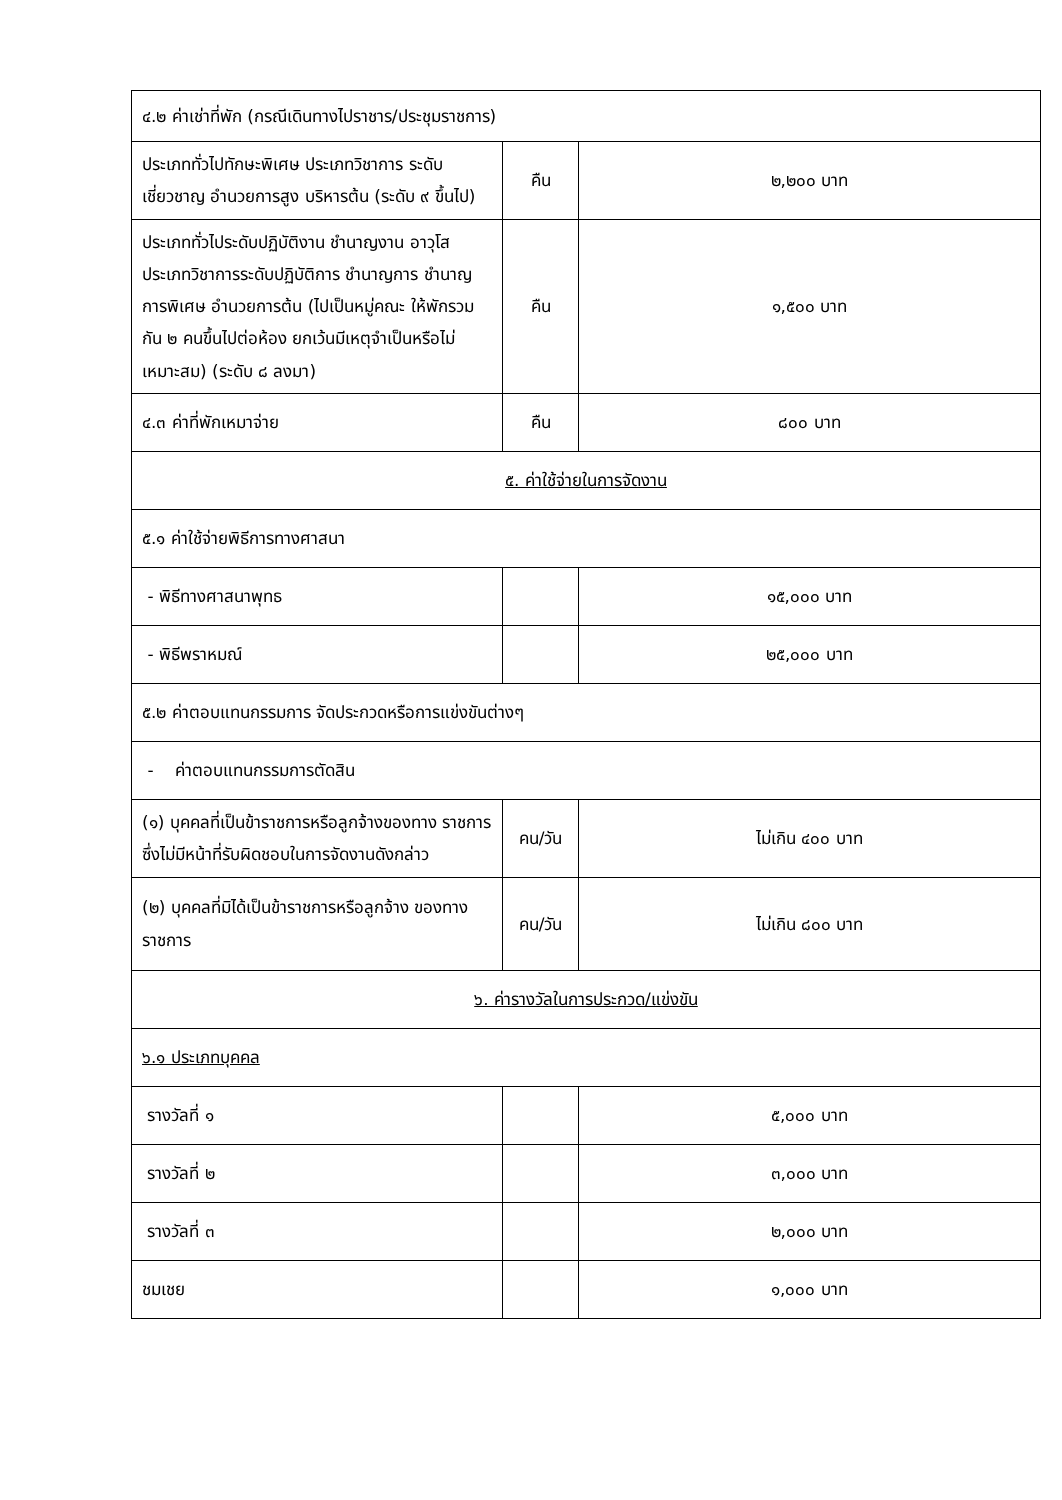| ๔.๒ ค่าเช่าที่พัก (กรณีเดินทางไปราชาร/ประชุมราชการ) | | |
| ประเภททั่วไปทักษะพิเศษ ประเภทวิชาการ ระดับเชี่ยวชาญ อำนวยการสูง บริหารต้น (ระดับ ๙ ขึ้นไป) | คืน | ๒,๒๐๐ บาท |
| ประเภททั่วไประดับปฏิบัติงาน ชำนาญงาน อาวุโส ประเภทวิชาการระดับปฏิบัติการ ชำนาญการ ชำนาญการพิเศษ อำนวยการต้น (ไปเป็นหมู่คณะ ให้พักรวมกัน ๒ คนขึ้นไปต่อห้อง ยกเว้นมีเหตุจำเป็นหรือไม่เหมาะสม) (ระดับ ๘ ลงมา) | คืน | ๑,๕๐๐ บาท |
| ๔.๓ ค่าที่พักเหมาจ่าย | คืน | ๘๐๐ บาท |
| ๕. ค่าใช้จ่ายในการจัดงาน | | |
| ๕.๑ ค่าใช้จ่ายพิธีการทางศาสนา | | |
| - พิธีทางศาสนาพุทธ | | ๑๕,๐๐๐ บาท |
| - พิธีพราหมณ์ | | ๒๕,๐๐๐ บาท |
| ๕.๒ ค่าตอบแทนกรรมการ จัดประกวดหรือการแข่งขันต่างๆ | | |
| - ค่าตอบแทนกรรมการตัดสิน | | |
| (๑) บุคคลที่เป็นข้าราชการหรือลูกจ้างของทาง ราชการ ซึ่งไม่มีหน้าที่รับผิดชอบในการจัดงานดังกล่าว | คน/วัน | ไม่เกิน ๔๐๐ บาท |
| (๒) บุคคลที่มิได้เป็นข้าราชการหรือลูกจ้าง ของทาง ราชการ | คน/วัน | ไม่เกิน ๘๐๐ บาท |
| ๖. ค่ารางวัลในการประกวด/แข่งขัน | | |
| ๖.๑ ประเภทบุคคล | | |
| รางวัลที่ ๑ | | ๕,๐๐๐ บาท |
| รางวัลที่ ๒ | | ๓,๐๐๐ บาท |
| รางวัลที่ ๓ | | ๒,๐๐๐ บาท |
| ชมเชย | | ๑,๐๐๐ บาท |